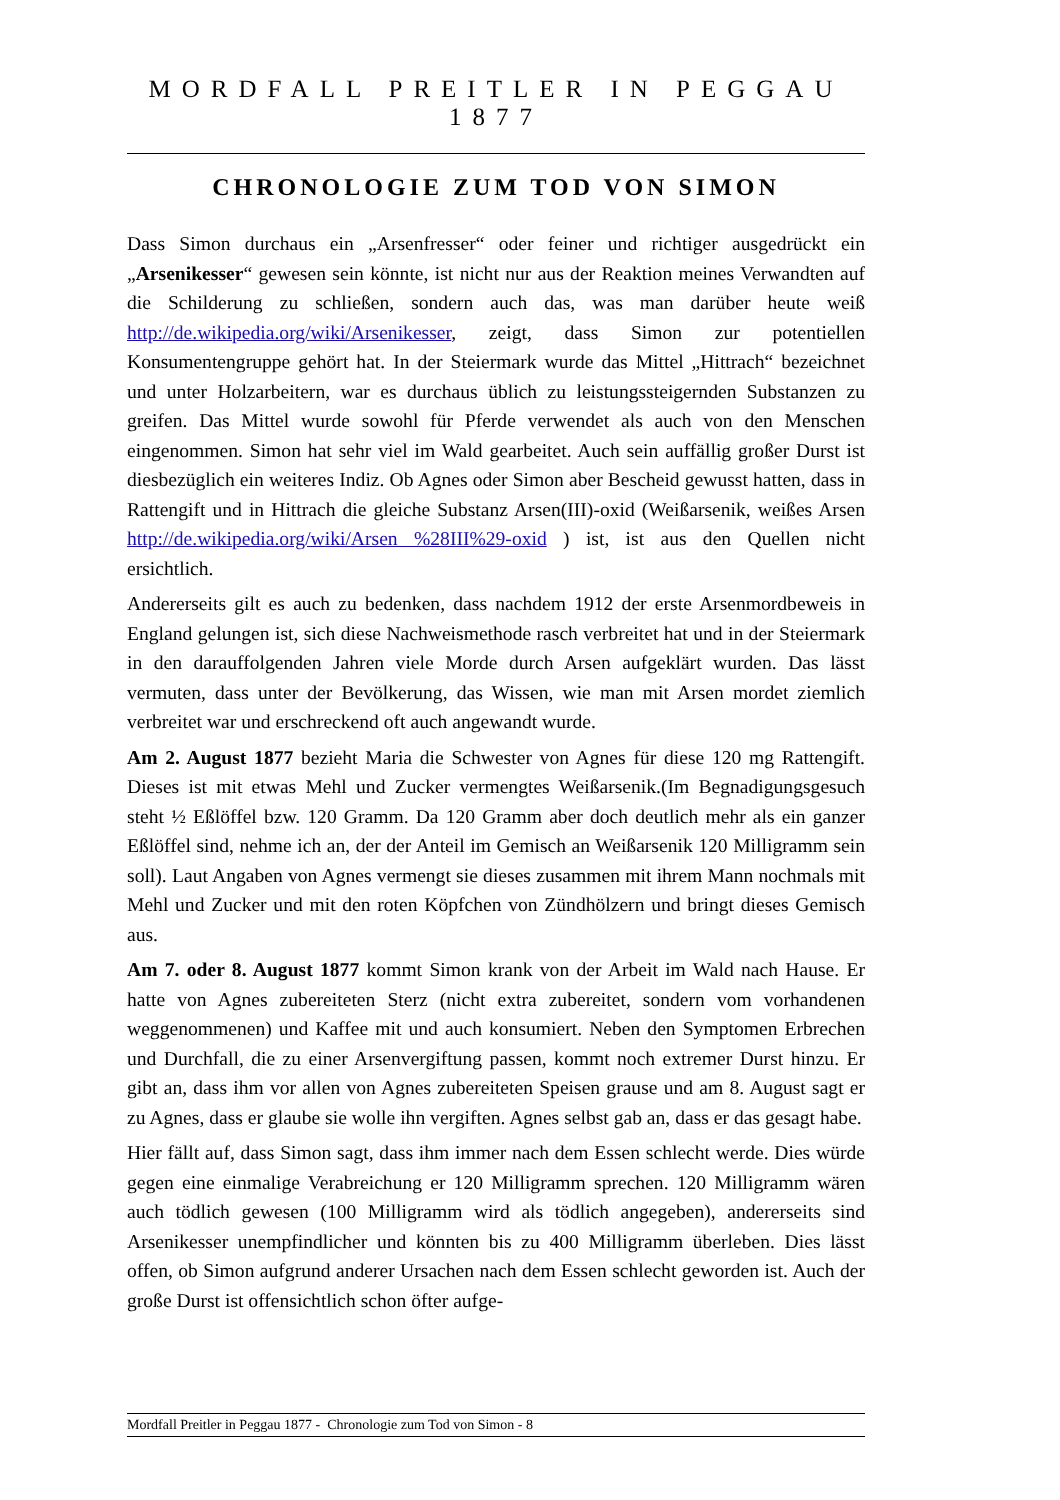MORDFALL PREITLER IN PEGGAU 1877
CHRONOLOGIE ZUM TOD VON SIMON
Dass Simon durchaus ein „Arsenfresser“ oder feiner und richtiger ausgedrückt ein „Arsenikesser“ gewesen sein könnte, ist nicht nur aus der Reaktion meines Verwandten auf die Schilderung zu schließen, sondern auch das, was man darüber heute weiß http://de.wikipedia.org/wiki/Arsenikesser, zeigt, dass Simon zur potentiellen Konsumentengruppe gehört hat. In der Steiermark wurde das Mittel „Hittrach“ bezeichnet und unter Holzarbeitern, war es durchaus üblich zu leistungssteigernden Substanzen zu greifen. Das Mittel wurde sowohl für Pferde verwendet als auch von den Menschen eingenommen. Simon hat sehr viel im Wald gearbeitet. Auch sein auffällig großer Durst ist diesbezüglich ein weiteres Indiz. Ob Agnes oder Simon aber Bescheid gewusst hatten, dass in Rattengift und in Hittrach die gleiche Substanz Arsen(III)-oxid (Weißarsenik, weißes Arsen http://de.wikipedia.org/wiki/Arsen %28III%29-oxid ) ist, ist aus den Quellen nicht ersichtlich.
Andererseits gilt es auch zu bedenken, dass nachdem 1912 der erste Arsenmordbeweis in England gelungen ist, sich diese Nachweismethode rasch verbreitet hat und in der Steiermark in den darauffolgenden Jahren viele Morde durch Arsen aufgeklärt wurden. Das lässt vermuten, dass unter der Bevölkerung, das Wissen, wie man mit Arsen mordet ziemlich verbreitet war und erschreckend oft auch angewandt wurde.
Am 2. August 1877 bezieht Maria die Schwester von Agnes für diese 120 mg Rattengift. Dieses ist mit etwas Mehl und Zucker vermengtes Weißarsenik.(Im Begnadigungsgesuch steht ½ Eßlöffel bzw. 120 Gramm. Da 120 Gramm aber doch deutlich mehr als ein ganzer Eßlöffel sind, nehme ich an, der der Anteil im Gemisch an Weißarsenik 120 Milligramm sein soll). Laut Angaben von Agnes vermengt sie dieses zusammen mit ihrem Mann nochmals mit Mehl und Zucker und mit den roten Köpfchen von Zündhölzern und bringt dieses Gemisch aus.
Am 7. oder 8. August 1877 kommt Simon krank von der Arbeit im Wald nach Hause. Er hatte von Agnes zubereiteten Sterz (nicht extra zubereitet, sondern vom vorhandenen weggenommenen) und Kaffee mit und auch konsumiert. Neben den Symptomen Erbrechen und Durchfall, die zu einer Arsenvergiftung passen, kommt noch extremer Durst hinzu. Er gibt an, dass ihm vor allen von Agnes zubereiteten Speisen grause und am 8. August sagt er zu Agnes, dass er glaube sie wolle ihn vergiften. Agnes selbst gab an, dass er das gesagt habe.
Hier fällt auf, dass Simon sagt, dass ihm immer nach dem Essen schlecht werde. Dies würde gegen eine einmalige Verabreichung er 120 Milligramm sprechen. 120 Milligramm wären auch tödlich gewesen (100 Milligramm wird als tödlich angegeben), andererseits sind Arsenikesser unempfindlicher und könnten bis zu 400 Milligramm überleben. Dies lässt offen, ob Simon aufgrund anderer Ursachen nach dem Essen schlecht geworden ist. Auch der große Durst ist offensichtlich schon öfter aufge-
Mordfall Preitler in Peggau 1877 - Chronologie zum Tod von Simon - 8